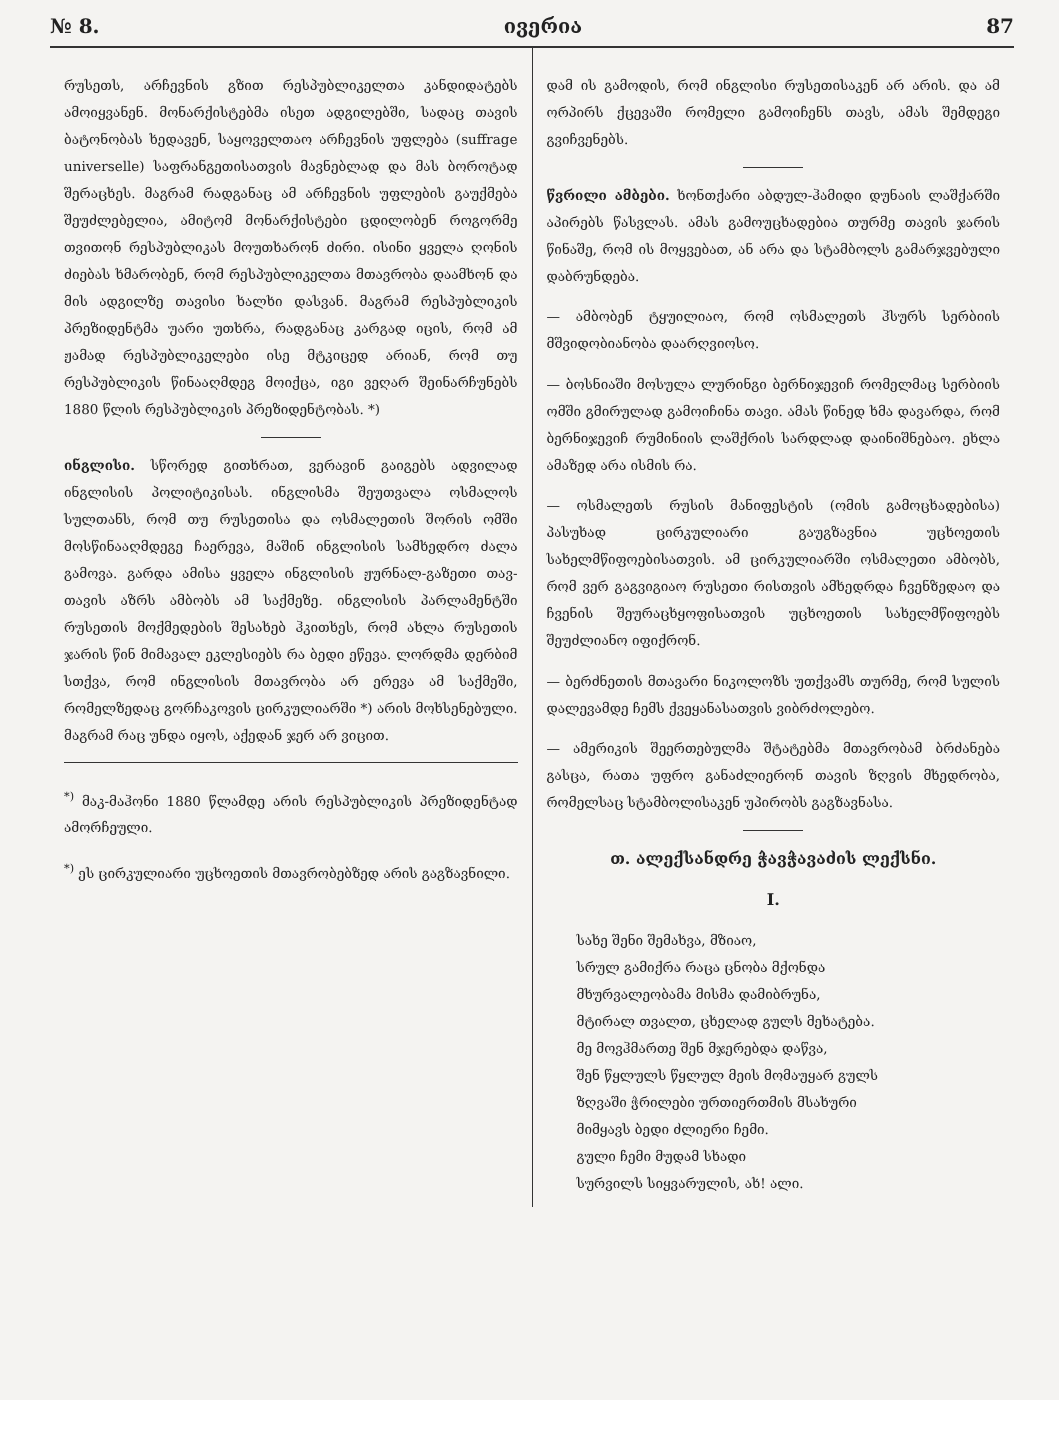№ 8. ივერია 87
რუსეთს, არჩევნის გზით რესპუბლიკელთა კანდიდატებს ამოიყვანენ. მონარქისტებმა ისეთ ადგილებში, სადაც თავის ბატონობას ხედავენ, საყოველთაო არჩევნის უფლება (suffrage universelle) საფრანგეთისათვის მავნებლად და მას ბოროტად შერაცხეს. მაგრამ რადგანაც ამ არჩევნის უფლების გაუქმება შეუძლებელია, ამიტომ მონარქისტები ცდილობენ როგორმე თვითონ რესპუბლიკას მოუთხარონ ძირი. ისინი ყველა ღონის ძიებას ხმარობენ, რომ რესპუბლიკელთა მთავრობა დაამხონ და მის ადგილზე თავისი ხალხი დასვან. მაგრამ რესპუბლიკის პრეზიდენტმა უარი უთხრა, რადგანაც კარგად იცის, რომ ამ ჟამად რესპუბლიკელები ისე მტკიცედ არიან, რომ თუ რესპუბლიკის წინააღმდეგ მოიქცა, იგი ვეღარ შეინარჩუნებს 1880 წლის რესპუბლიკის პრეზიდენტობას. *)
ინგლისი. სწორედ გითხრათ, ვერავინ გაიგებს ადვილად ინგლისის პოლიტიკისას. ინგლისმა შეუთვალა ოსმალოს სულთანს, რომ თუ რუსეთისა და ოსმალეთის შორის ომში მოსწინააღმდეგე ჩაერევა, მაშინ ინგლისის სამხედრო ძალა გამოვა. გარდა ამისა ყველა ინგლისის ჟურნალ-გაზეთი თავ-თავის აზრს ამბობს ამ საქმეზე. ინგლისის პარლამენტში რუსეთის მოქმედების შესახებ ჰკითხეს, რომ ახლა რუსეთის ჯარის წინ მიმავალ ეკლესიებს რა ბედი ეწევა. ლორდმა დერბიმ სთქვა, რომ ინგლისის მთავრობა არ ერევა ამ საქმეში, რომელზედაც გორჩაკოვის ცირკულიარში *) არის მოხსენებული. მაგრამ რაც უნდა იყოს, აქედან ჯერ არ ვიცით.
<sup>*)</sup> მაკ-მაჰონი 1880 წლამდე არის რესპუბლიკის პრეზიდენტად ამორჩეული.
<sup>*)</sup> ეს ცირკულიარი უცხოეთის მთავრობებზედ არის გაგზავნილი.
დამ ის გამოდის, რომ ინგლისი რუსეთისაკენ არ არის. და ამ ორპირს ქცევაში რომელი გამოიჩენს თავს, ამას შემდეგი გვიჩვენებს.
წვრილი ამბები. ხონთქარი აბდულ-ჰამიდი დუნაის ლაშქარში აპირებს წასვლას. ამას გამოუცხადებია თურმე თავის ჯარის წინაშე, რომ ის მოყვებათ, ან არა და სტამბოლს გამარჯვებული დაბრუნდება.
— ამბობენ ტყუილიაო, რომ ოსმალეთს ჰსურს სერბიის მშვიდობიანობა დაარღვიოსო.
— ბოსნიაში მოსულა ლურინგი ბერნიჯევიჩ რომელმაც სერბიის ომში გმირულად გამოიჩინა თავი. ამას წინედ ხმა დავარდა, რომ ბერნიჯევიჩ რუმინიის ლაშქრის სარდლად დაინიშნებაო. ეხლა ამაზედ არა ისმის რა.
— ოსმალეთს რუსის მანიფესტის (ომის გამოცხადებისა) პასუხად ცირკულიარი გაუგზავნია უცხოეთის სახელმწიფოებისათვის. ამ ცირკულიარში ოსმალეთი ამბობს, რომ ვერ გაგვიგიაო რუსეთი რისთვის ამხედრდა ჩვენზედაო და ჩვენის შეურაცხყოფისათვის უცხოეთის სახელმწიფოებს შეუძლიანო იფიქრონ.
— ბერძნეთის მთავარი ნიკოლოზს უთქვამს თურმე, რომ სულის დალევამდე ჩემს ქვეყანასათვის ვიბრძოლებო.
— ამერიკის შეერთებულმა შტატებმა მთავრობამ ბრძანება გასცა, რათა უფრო განაძლიერონ თავის ზღვის მხედრობა, რომელსაც სტამბოლისაკენ უპირობს გაგზავნასა.
თ. ალექსანდრე ჭავჭავაძის ლექსნი.
I.
სახე შენი შემახვა, მზიაო,
სრულ გამიქრა რაცა ცნობა მქონდა
მხურვალეობამა მისმა დამიბრუნა,
მტირალ თვალთ, ცხელად გულს მეხატება.
მე მოვჰმართე შენ მჯერებდა დაწვა,
შენ წყლულს წყლულ მეის მომაუყარ გულს
ზღვაში ჭრილები ურთიერთმის მსახური
მიმყავს ბედი ძლიერი ჩემი.
გული ჩემი მუდამ სხადი
სურვილს სიყვარულის, ახ! ალი.